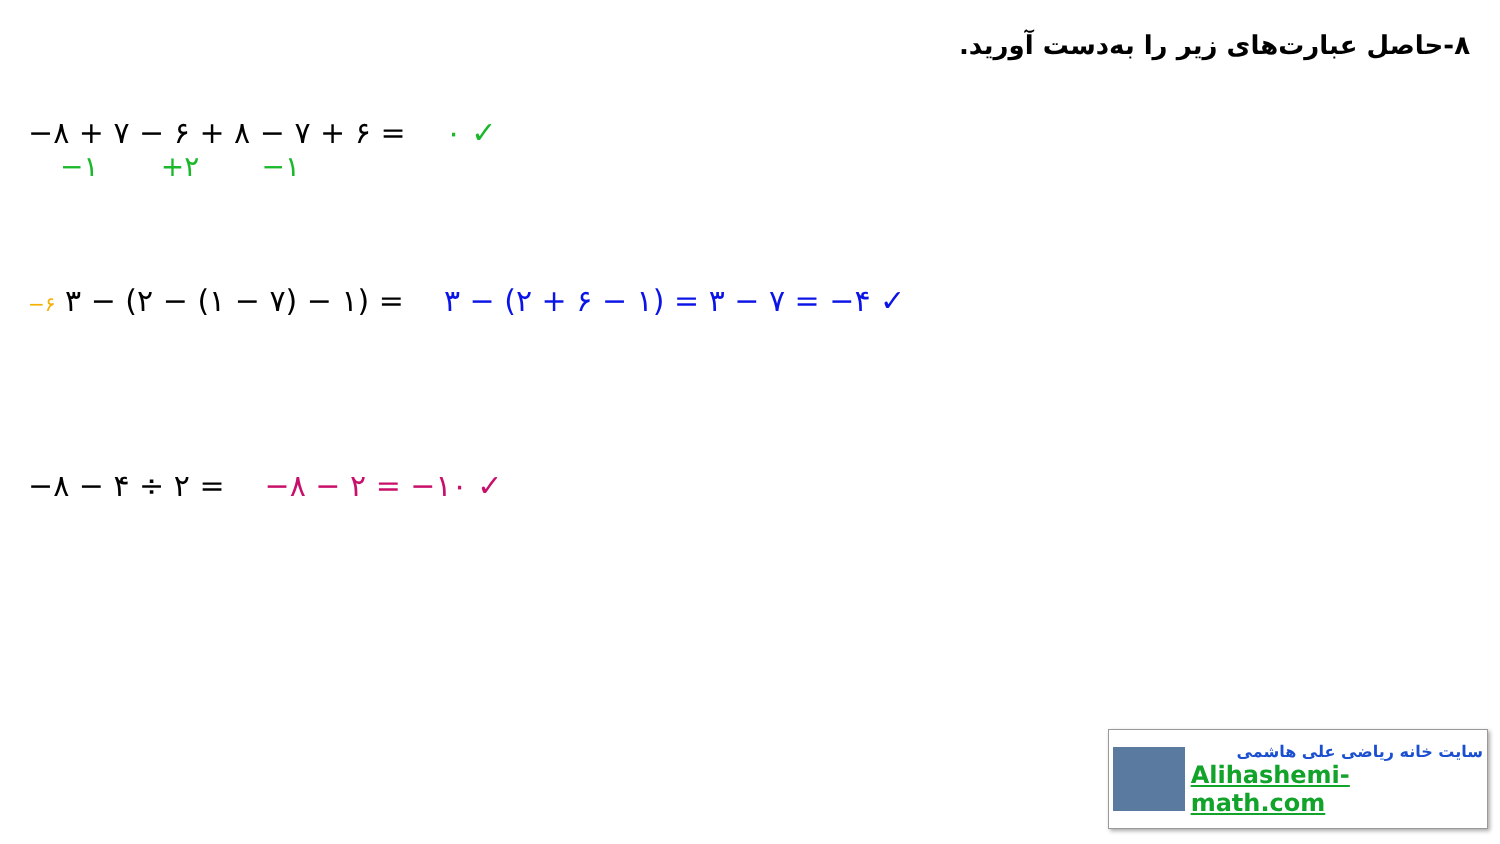۸-حاصل عبارت‌های زیر را به‌دست آورید.
−۸ + ۷ − ۶ + ۸ − ۷ + ۶ = ۰ ✓
−۱ +۲ −۱
−۶ ۳ − (۲ − (۱ − ۷) − ۱) = ۳ − (۲ + ۶ − ۱) = ۳ − ۷ = −۴ ✓
−۸ − ۴ ÷ ۲ = −۸ − ۲ = −۱۰ ✓
سایت خانه ریاضی علی هاشمی
Alihashemi-math.com